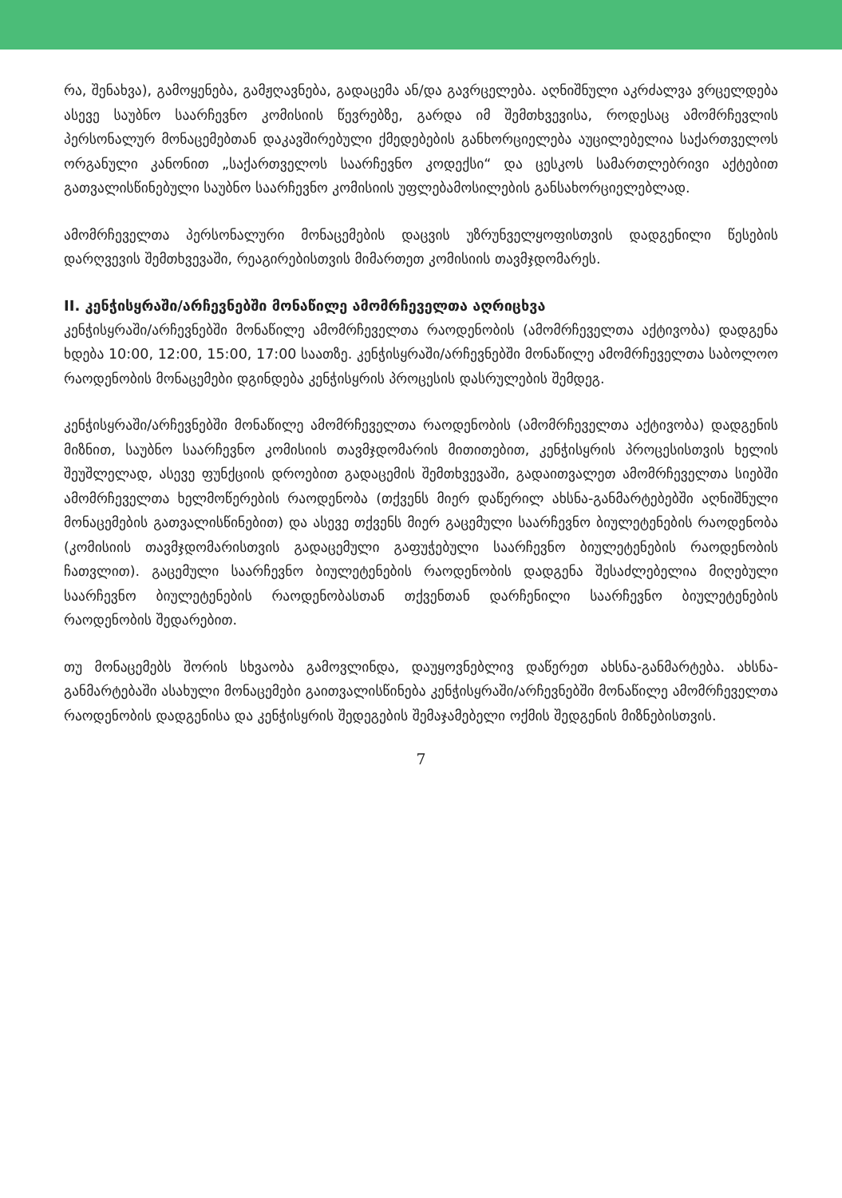რა, შენახვა), გამოყენება, გამჟღავნება, გადაცემა ან/და გავრცელება. აღნიშნული აკრძალვა ვრცელდება ასევე საუბნო საარჩევნო კომისიის წევრებზე, გარდა იმ შემთხვევისა, როდესაც ამომრჩევლის პერსონალურ მონაცემებთან დაკავშირებული ქმედებების განხორციელება აუცილებელია საქართველოს ორგანული კანონით „საქართველოს საარჩევნო კოდექსი“ და ცესკოს სამართლებრივი აქტებით გათვალისწინებული საუბნო საარჩევნო კომისიის უფლებამოსილების განსახორციელებლად.
ამომრჩეველთა პერსონალური მონაცემების დაცვის უზრუნველყოფისთვის დადგენილი წესების დარღვევის შემთხვევაში, რეაგირებისთვის მიმართეთ კომისიის თავმჯდომარეს.
II. კენჭისყრაში/არჩევნებში მონაწილე ამომრჩეველთა აღრიცხვა
კენჭისყრაში/არჩევნებში მონაწილე ამომრჩეველთა რაოდენობის (ამომრჩეველთა აქტივობა) დადგენა ხდება 10:00, 12:00, 15:00, 17:00 საათზე. კენჭისყრაში/არჩევნებში მონაწილე ამომრჩეველთა საბოლოო რაოდენობის მონაცემები დგინდება კენჭისყრის პროცესის დასრულების შემდეგ.
კენჭისყრაში/არჩევნებში მონაწილე ამომრჩეველთა რაოდენობის (ამომრჩეველთა აქტივობა) დადგენის მიზნით, საუბნო საარჩევნო კომისიის თავმჯდომარის მითითებით, კენჭისყრის პროცესისთვის ხელის შეუშლელად, ასევე ფუნქციის დროებით გადაცემის შემთხვევაში, გადაითვალეთ ამომრჩეველთა სიებში ამომრჩეველთა ხელმოწერების რაოდენობა (თქვენს მიერ დაწერილ ახსნა-განმარტებებში აღნიშნული მონაცემების გათვალისწინებით) და ასევე თქვენს მიერ გაცემული საარჩევნო ბიულეტენების რაოდენობა (კომისიის თავმჯდომარისთვის გადაცემული გაფუჭებული საარჩევნო ბიულეტენების რაოდენობის ჩათვლით). გაცემული საარჩევნო ბიულეტენების რაოდენობის დადგენა შესაძლებელია მიღებული საარჩევნო ბიულეტენების რაოდენობასთან თქვენთან დარჩენილი საარჩევნო ბიულეტენების რაოდენობის შედარებით.
თუ მონაცემებს შორის სხვაობა გამოვლინდა, დაუყოვნებლივ დაწერეთ ახსნა-განმარტება. ახსნა-განმარტებაში ასახული მონაცემები გაითვალისწინება კენჭისყრაში/არჩევნებში მონაწილე ამომრჩეველთა რაოდენობის დადგენისა და კენჭისყრის შედეგების შემაჯამებელი ოქმის შედგენის მიზნებისთვის.
7